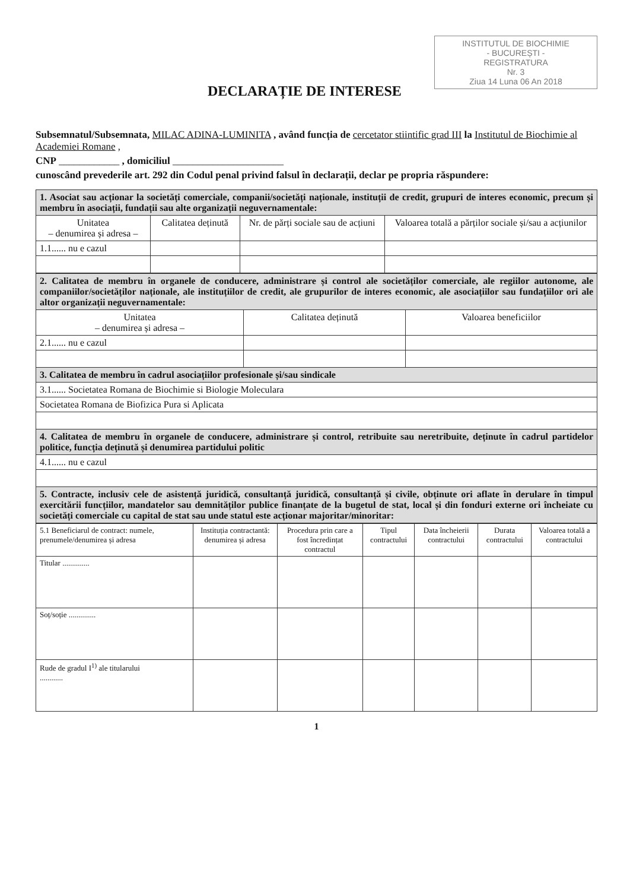INSTITUTUL DE BIOCHIMIE
- BUCUREȘTI -
REGISTRATURA
Nr. 3
Ziua 14 Luna 06 An 2018
DECLARAȚIE DE INTERESE
Subsemnatul/Subsemnata, MILAC ADINA-LUMINITA , având funcția de cercetator stiintific grad III la Institutul de Biochimie al Academiei Romane ,
CNP ____________ , domiciliul ______________________
cunoscând prevederile art. 292 din Codul penal privind falsul în declarații, declar pe propria răspundere:
| 1. Asociat sau acționar la societăți comerciale, companii/societăți naționale, instituții de credit, grupuri de interes economic, precum și membru în asociații, fundații sau alte organizații neguvernamentale: | | | |
| Unitatea – denumirea și adresa – | Calitatea deținută | Nr. de părți sociale sau de acțiuni | Valoarea totală a părților sociale și/sau a acțiunilor |
| 1.1...... nu e cazul | | | |
| 2. Calitatea de membru în organele de conducere, administrare și control ale societăților comerciale, ale regiilor autonome, ale companiilor/societăților naționale, ale instituțiilor de credit, ale grupurilor de interes economic, ale asociațiilor sau fundațiilor ori ale altor organizații neguvernamentale: | | |
| Unitatea – denumirea și adresa – | Calitatea deținută | Valoarea beneficiilor |
| 2.1...... nu e cazul | | |
| 3. Calitatea de membru în cadrul asociațiilor profesionale și/sau sindicale | | |
| 3.1...... Societatea Romana de Biochimie si Biologie Moleculara | | |
| Societatea Romana de Biofizica Pura si Aplicata | | |
| 4. Calitatea de membru în organele de conducere, administrare și control, retribuite sau neretribuite, deținute în cadrul partidelor politice, funcția deținută și denumirea partidului politic | | |
| 4.1...... nu e cazul | | |
| 5. Contracte, inclusiv cele de asistență juridică, consultanță juridică, consultanță și civile, obținute ori aflate în derulare în timpul exercitării funcțiilor, mandatelor sau demnităților publice finanțate de la bugetul de stat, local și din fonduri externe ori încheiate cu societăți comerciale cu capital de stat sau unde statul este acționar majoritar/minoritar: | | |
| 5.1 Beneficiarul de contract: numele, prenumele/denumirea și adresa | Instituția contractantă: denumirea și adresa | Procedura prin care a fost încredințat contractul | Tipul contractului | Data încheierii contractului | Durata contractului | Valoarea totală a contractului |
| --- | --- | --- | --- | --- | --- | --- |
| Titular .............. | | | | | | |
| Soț/soție .............. | | | | | | |
| Rude de gradul I<sup>1)</sup> ale titularului ............ | | | | | | |
1